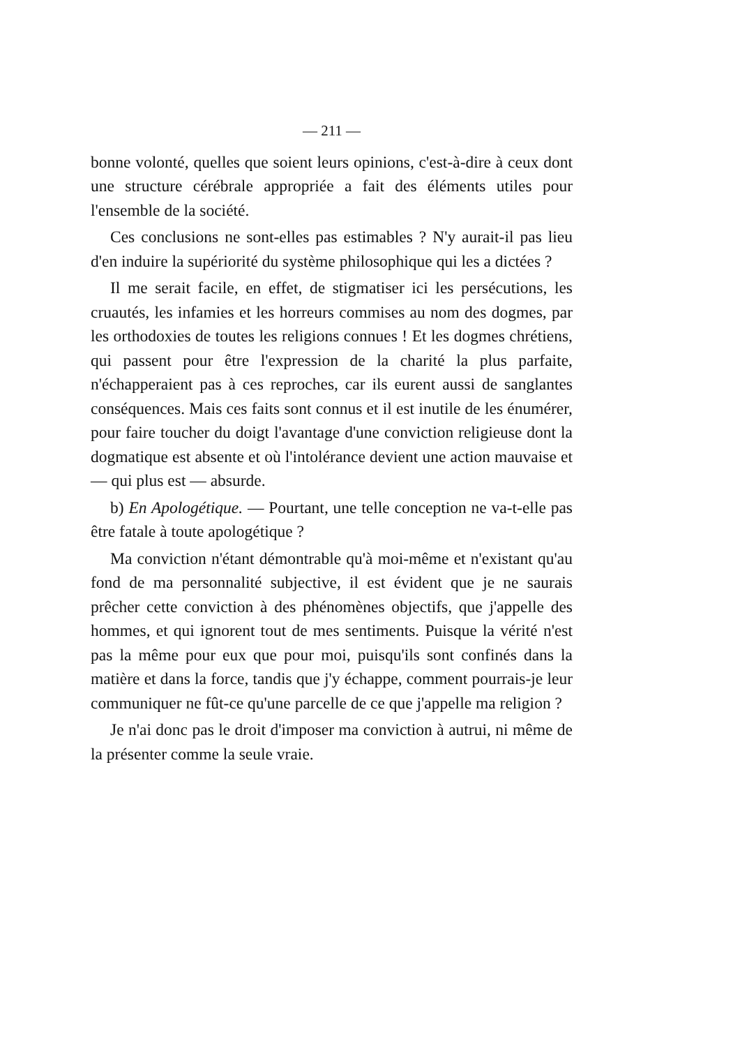— 211 —
bonne volonté, quelles que soient leurs opinions, c'est-à-dire à ceux dont une structure cérébrale appropriée a fait des éléments utiles pour l'ensemble de la société.
Ces conclusions ne sont-elles pas estimables ? N'y aurait-il pas lieu d'en induire la supériorité du système philosophique qui les a dictées ?
Il me serait facile, en effet, de stigmatiser ici les persécutions, les cruautés, les infamies et les horreurs commises au nom des dogmes, par les orthodoxies de toutes les religions connues ! Et les dogmes chrétiens, qui passent pour être l'expression de la charité la plus parfaite, n'échapperaient pas à ces reproches, car ils eurent aussi de sanglantes conséquences. Mais ces faits sont connus et il est inutile de les énumérer, pour faire toucher du doigt l'avantage d'une conviction religieuse dont la dogmatique est absente et où l'intolérance devient une action mauvaise et — qui plus est — absurde.
b) En Apologétique. — Pourtant, une telle conception ne va-t-elle pas être fatale à toute apologétique ?
Ma conviction n'étant démontrable qu'à moi-même et n'existant qu'au fond de ma personnalité subjective, il est évident que je ne saurais prêcher cette conviction à des phénomènes objectifs, que j'appelle des hommes, et qui ignorent tout de mes sentiments. Puisque la vérité n'est pas la même pour eux que pour moi, puisqu'ils sont confinés dans la matière et dans la force, tandis que j'y échappe, comment pourrais-je leur communiquer ne fût-ce qu'une parcelle de ce que j'appelle ma religion ?
Je n'ai donc pas le droit d'imposer ma conviction à autrui, ni même de la présenter comme la seule vraie.